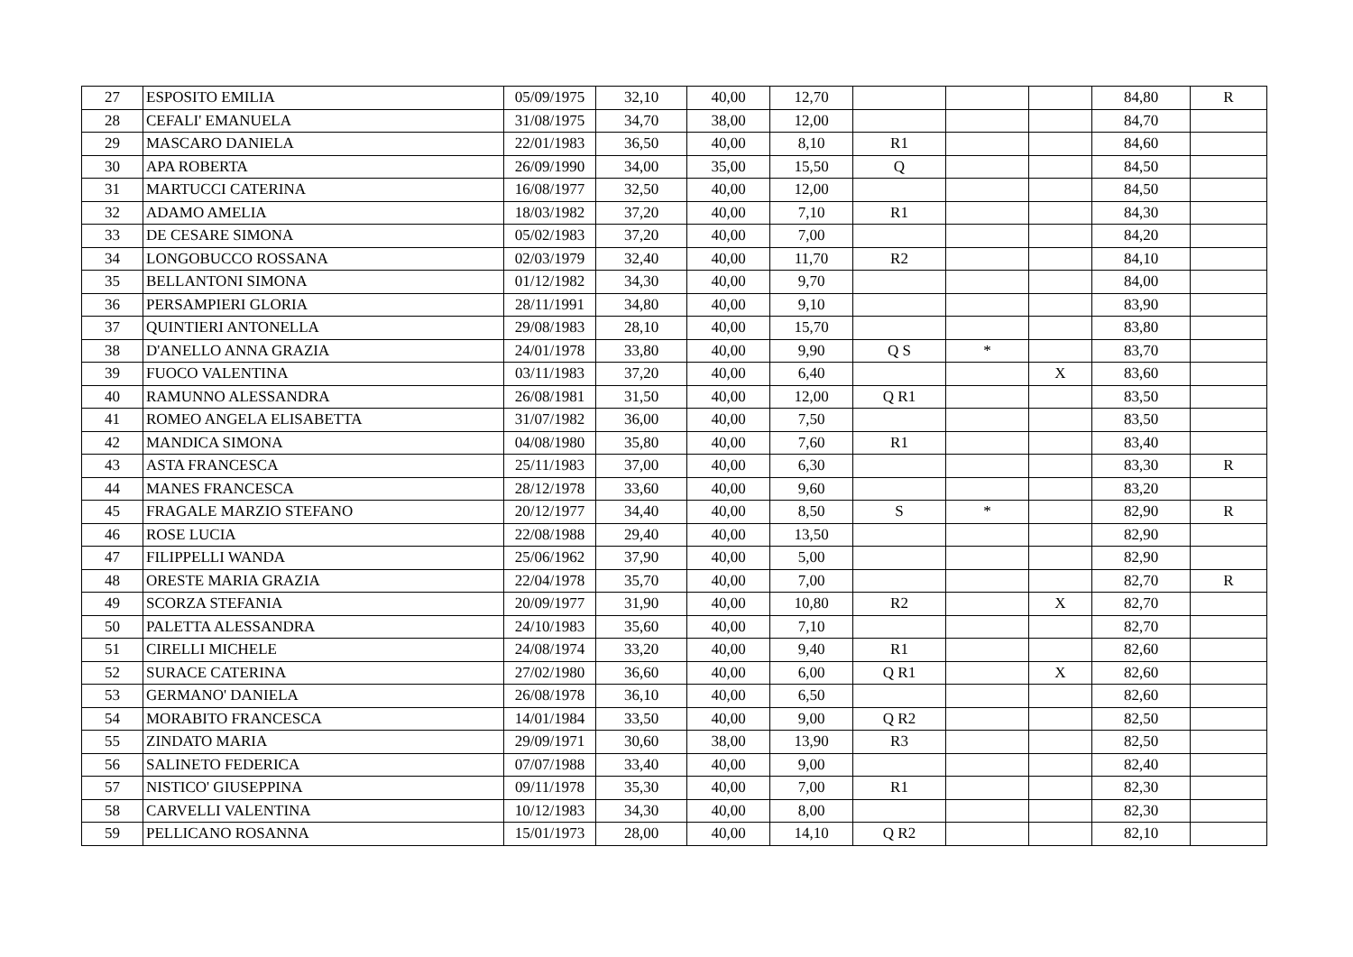| 27 | ESPOSITO EMILIA | 05/09/1975 | 32,10 | 40,00 | 12,70 | | | | 84,80 | R |
| 28 | CEFALI' EMANUELA | 31/08/1975 | 34,70 | 38,00 | 12,00 | | | | 84,70 | |
| 29 | MASCARO DANIELA | 22/01/1983 | 36,50 | 40,00 | 8,10 | R1 | | | 84,60 | |
| 30 | APA ROBERTA | 26/09/1990 | 34,00 | 35,00 | 15,50 | Q | | | 84,50 | |
| 31 | MARTUCCI CATERINA | 16/08/1977 | 32,50 | 40,00 | 12,00 | | | | 84,50 | |
| 32 | ADAMO AMELIA | 18/03/1982 | 37,20 | 40,00 | 7,10 | R1 | | | 84,30 | |
| 33 | DE CESARE SIMONA | 05/02/1983 | 37,20 | 40,00 | 7,00 | | | | 84,20 | |
| 34 | LONGOBUCCO ROSSANA | 02/03/1979 | 32,40 | 40,00 | 11,70 | R2 | | | 84,10 | |
| 35 | BELLANTONI SIMONA | 01/12/1982 | 34,30 | 40,00 | 9,70 | | | | 84,00 | |
| 36 | PERSAMPIERI GLORIA | 28/11/1991 | 34,80 | 40,00 | 9,10 | | | | 83,90 | |
| 37 | QUINTIERI ANTONELLA | 29/08/1983 | 28,10 | 40,00 | 15,70 | | | | 83,80 | |
| 38 | D'ANELLO ANNA GRAZIA | 24/01/1978 | 33,80 | 40,00 | 9,90 | Q S | * | | 83,70 | |
| 39 | FUOCO VALENTINA | 03/11/1983 | 37,20 | 40,00 | 6,40 | | | X | 83,60 | |
| 40 | RAMUNNO ALESSANDRA | 26/08/1981 | 31,50 | 40,00 | 12,00 | Q R1 | | | 83,50 | |
| 41 | ROMEO ANGELA ELISABETTA | 31/07/1982 | 36,00 | 40,00 | 7,50 | | | | 83,50 | |
| 42 | MANDICA SIMONA | 04/08/1980 | 35,80 | 40,00 | 7,60 | R1 | | | 83,40 | |
| 43 | ASTA FRANCESCA | 25/11/1983 | 37,00 | 40,00 | 6,30 | | | | 83,30 | R |
| 44 | MANES FRANCESCA | 28/12/1978 | 33,60 | 40,00 | 9,60 | | | | 83,20 | |
| 45 | FRAGALE MARZIO STEFANO | 20/12/1977 | 34,40 | 40,00 | 8,50 | S | * | | 82,90 | R |
| 46 | ROSE LUCIA | 22/08/1988 | 29,40 | 40,00 | 13,50 | | | | 82,90 | |
| 47 | FILIPPELLI WANDA | 25/06/1962 | 37,90 | 40,00 | 5,00 | | | | 82,90 | |
| 48 | ORESTE MARIA GRAZIA | 22/04/1978 | 35,70 | 40,00 | 7,00 | | | | 82,70 | R |
| 49 | SCORZA STEFANIA | 20/09/1977 | 31,90 | 40,00 | 10,80 | R2 | | X | 82,70 | |
| 50 | PALETTA ALESSANDRA | 24/10/1983 | 35,60 | 40,00 | 7,10 | | | | 82,70 | |
| 51 | CIRELLI MICHELE | 24/08/1974 | 33,20 | 40,00 | 9,40 | R1 | | | 82,60 | |
| 52 | SURACE CATERINA | 27/02/1980 | 36,60 | 40,00 | 6,00 | Q R1 | | X | 82,60 | |
| 53 | GERMANO' DANIELA | 26/08/1978 | 36,10 | 40,00 | 6,50 | | | | 82,60 | |
| 54 | MORABITO FRANCESCA | 14/01/1984 | 33,50 | 40,00 | 9,00 | Q R2 | | | 82,50 | |
| 55 | ZINDATO MARIA | 29/09/1971 | 30,60 | 38,00 | 13,90 | R3 | | | 82,50 | |
| 56 | SALINETO FEDERICA | 07/07/1988 | 33,40 | 40,00 | 9,00 | | | | 82,40 | |
| 57 | NISTICO' GIUSEPPINA | 09/11/1978 | 35,30 | 40,00 | 7,00 | R1 | | | 82,30 | |
| 58 | CARVELLI VALENTINA | 10/12/1983 | 34,30 | 40,00 | 8,00 | | | | 82,30 | |
| 59 | PELLICANO ROSANNA | 15/01/1973 | 28,00 | 40,00 | 14,10 | Q R2 | | | 82,10 | |